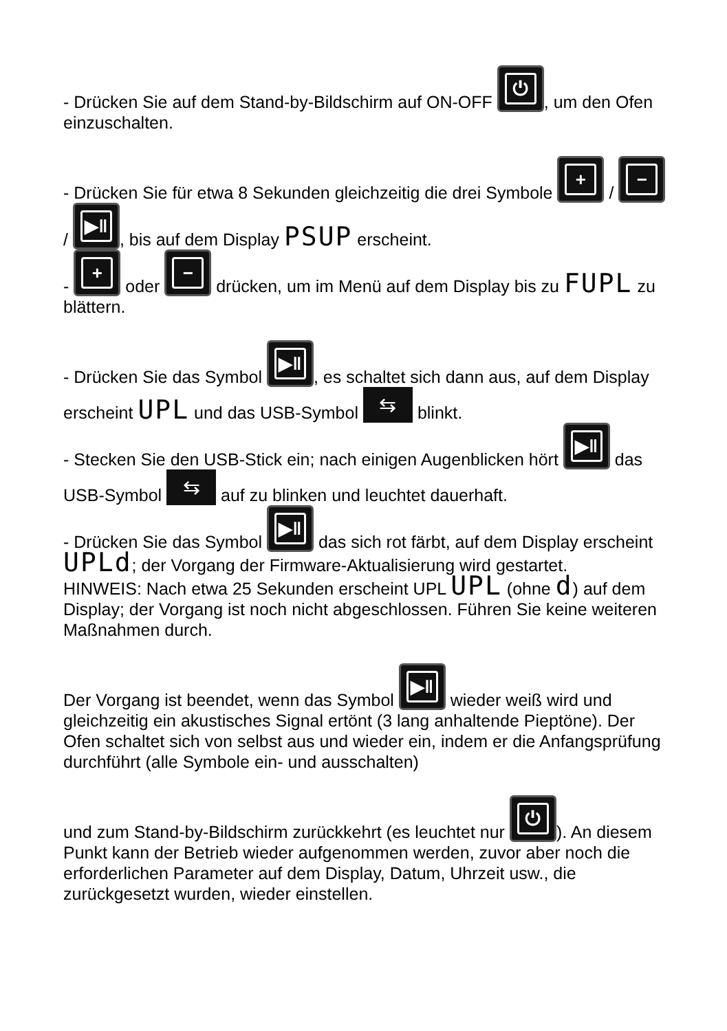- Drücken Sie auf dem Stand-by-Bildschirm auf ON-OFF ⏻, um den Ofen einzuschalten.
- Drücken Sie für etwa 8 Sekunden gleichzeitig die drei Symbole + / − / ▶ǁ, bis auf dem Display PSUP erscheint.
- + oder − drücken, um im Menü auf dem Display bis zu FUPL zu blättern.
- Drücken Sie das Symbol ▶ǁ, es schaltet sich dann aus, auf dem Display erscheint UPL und das USB-Symbol ⇆ blinkt.
- Stecken Sie den USB-Stick ein; nach einigen Augenblicken hört ▶ǁ das USB-Symbol ⇆ auf zu blinken und leuchtet dauerhaft.
- Drücken Sie das Symbol ▶ǁ das sich rot färbt, auf dem Display erscheint UPLd; der Vorgang der Firmware-Aktualisierung wird gestartet.
HINWEIS: Nach etwa 25 Sekunden erscheint UPL UPL (ohne d) auf dem Display; der Vorgang ist noch nicht abgeschlossen. Führen Sie keine weiteren Maßnahmen durch.
Der Vorgang ist beendet, wenn das Symbol ▶ǁ wieder weiß wird und gleichzeitig ein akustisches Signal ertönt (3 lang anhaltende Pieptöne). Der Ofen schaltet sich von selbst aus und wieder ein, indem er die Anfangsprüfung durchführt (alle Symbole ein- und ausschalten)
und zum Stand-by-Bildschirm zurückkehrt (es leuchtet nur ⏻). An diesem Punkt kann der Betrieb wieder aufgenommen werden, zuvor aber noch die erforderlichen Parameter auf dem Display, Datum, Uhrzeit usw., die zurückgesetzt wurden, wieder einstellen.